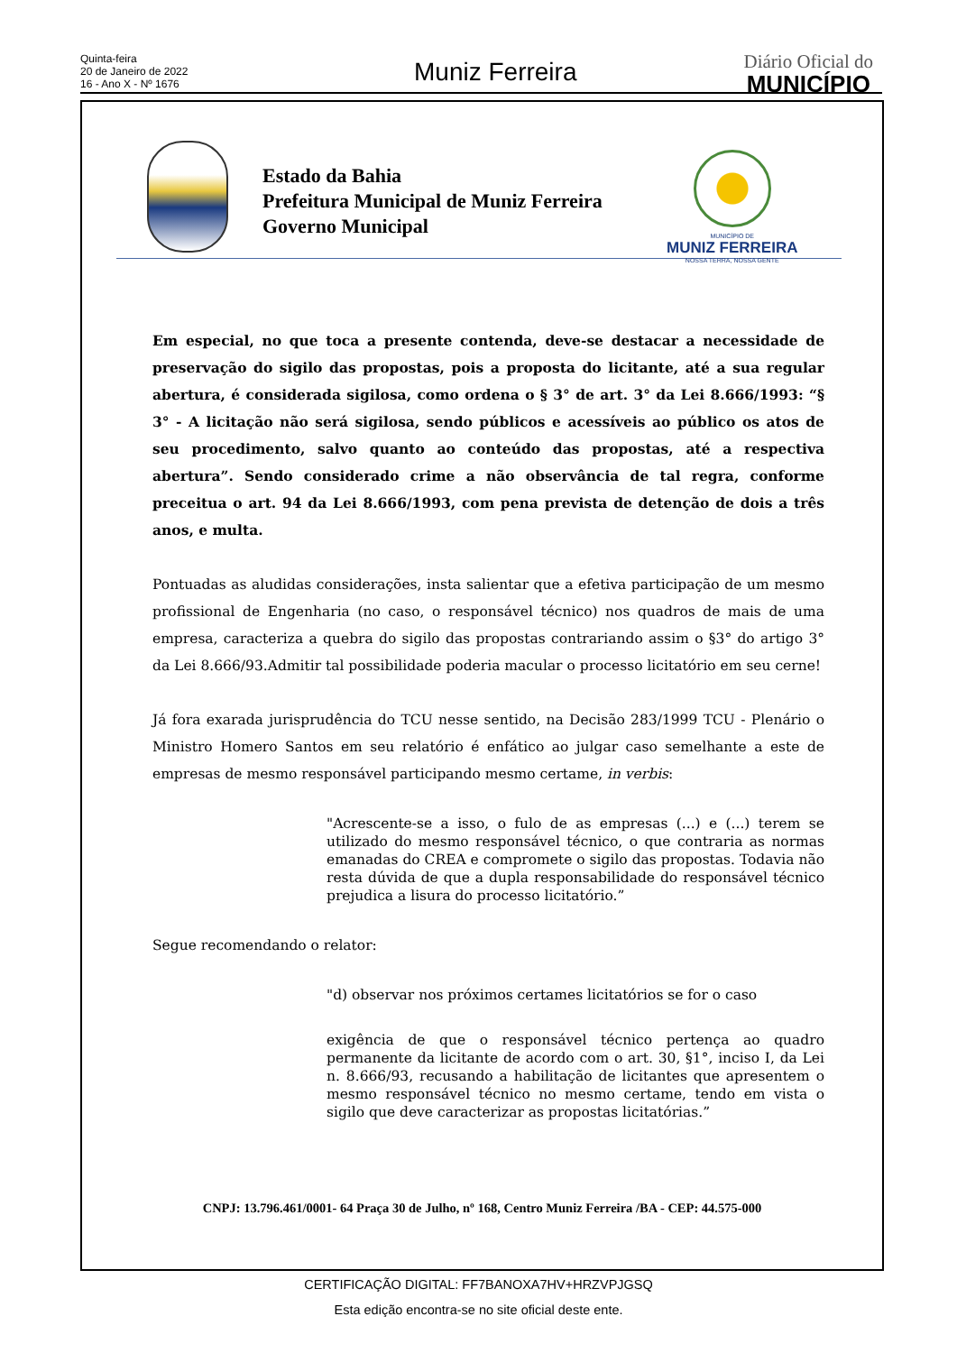Quinta-feira
20 de Janeiro de 2022
16 - Ano X - Nº 1676
Muniz Ferreira
Diário Oficial do
MUNICÍPIO
Estado da Bahia
Prefeitura Municipal de Muniz Ferreira
Governo Municipal
MUNICÍPIO DE
MUNIZ FERREIRA
NOSSA TERRA, NOSSA GENTE
Em especial, no que toca a presente contenda, deve-se destacar a necessidade de preservação do sigilo das propostas, pois a proposta do licitante, até a sua regular abertura, é considerada sigilosa, como ordena o § 3° de art. 3° da Lei 8.666/1993: “§ 3° - A licitação não será sigilosa, sendo públicos e acessíveis ao público os atos de seu procedimento, salvo quanto ao conteúdo das propostas, até a respectiva abertura”. Sendo considerado crime a não observância de tal regra, conforme preceitua o art. 94 da Lei 8.666/1993, com pena prevista de detenção de dois a três anos, e multa.
Pontuadas as aludidas considerações, insta salientar que a efetiva participação de um mesmo profissional de Engenharia (no caso, o responsável técnico) nos quadros de mais de uma empresa, caracteriza a quebra do sigilo das propostas contrariando assim o §3° do artigo 3° da Lei 8.666/93.Admitir tal possibilidade poderia macular o processo licitatório em seu cerne!
Já fora exarada jurisprudência do TCU nesse sentido, na Decisão 283/1999 TCU - Plenário o Ministro Homero Santos em seu relatório é enfático ao julgar caso semelhante a este de empresas de mesmo responsável participando mesmo certame, in verbis:
"Acrescente-se a isso, o fulo de as empresas (...) e (...) terem se utilizado do mesmo responsável técnico, o que contraria as normas emanadas do CREA e compromete o sigilo das propostas. Todavia não resta dúvida de que a dupla responsabilidade do responsável técnico prejudica a lisura do processo licitatório.”
Segue recomendando o relator:
"d) observar nos próximos certames licitatórios se for o caso
exigência de que o responsável técnico pertença ao quadro permanente da licitante de acordo com o art. 30, §1°, inciso I, da Lei n. 8.666/93, recusando a habilitação de licitantes que apresentem o mesmo responsável técnico no mesmo certame, tendo em vista o sigilo que deve caracterizar as propostas licitatórias.”
CNPJ: 13.796.461/0001- 64 Praça 30 de Julho, nº 168, Centro Muniz Ferreira /BA - CEP: 44.575-000
CERTIFICAÇÃO DIGITAL: FF7BANOXA7HV+HRZVPJGSQ
Esta edição encontra-se no site oficial deste ente.